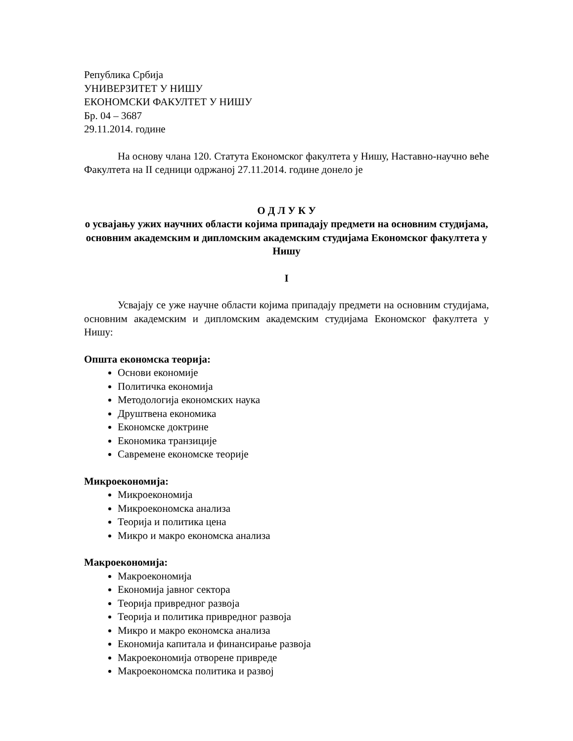Република Србија
УНИВЕРЗИТЕТ У НИШУ
ЕКОНОМСКИ ФАКУЛТЕТ У НИШУ
Бр. 04 – 3687
29.11.2014. године
На основу члана 120. Статута Економског факултета у Нишу, Наставно-научно веће Факултета на II седници одржаној 27.11.2014. године донело је
О Д Л У К У
о усвајању ужих научних области којима припадају предмети на основним студијама, основним академским и дипломским академским студијама Економског факултета у Нишу
I
Усвајају се уже научне области којима припадају предмети на основним студијама, основним академским и дипломским академским студијама Економског факултета у Нишу:
Општа економска теорија:
Основи економије
Политичка економија
Методологија економских наука
Друштвена економика
Економске доктрине
Економика транзиције
Савремене економске теорије
Микроекономија:
Микроекономија
Микроекономска анализа
Теорија и политика цена
Микро и макро економска анализа
Макроекономија:
Макроекономија
Економија јавног сектора
Теорија привредног развоја
Теорија и политика привредног развоја
Микро и макро економска анализа
Економија капитала и финансирање развоја
Макроекономија отворене привреде
Макроекономска политика и развој